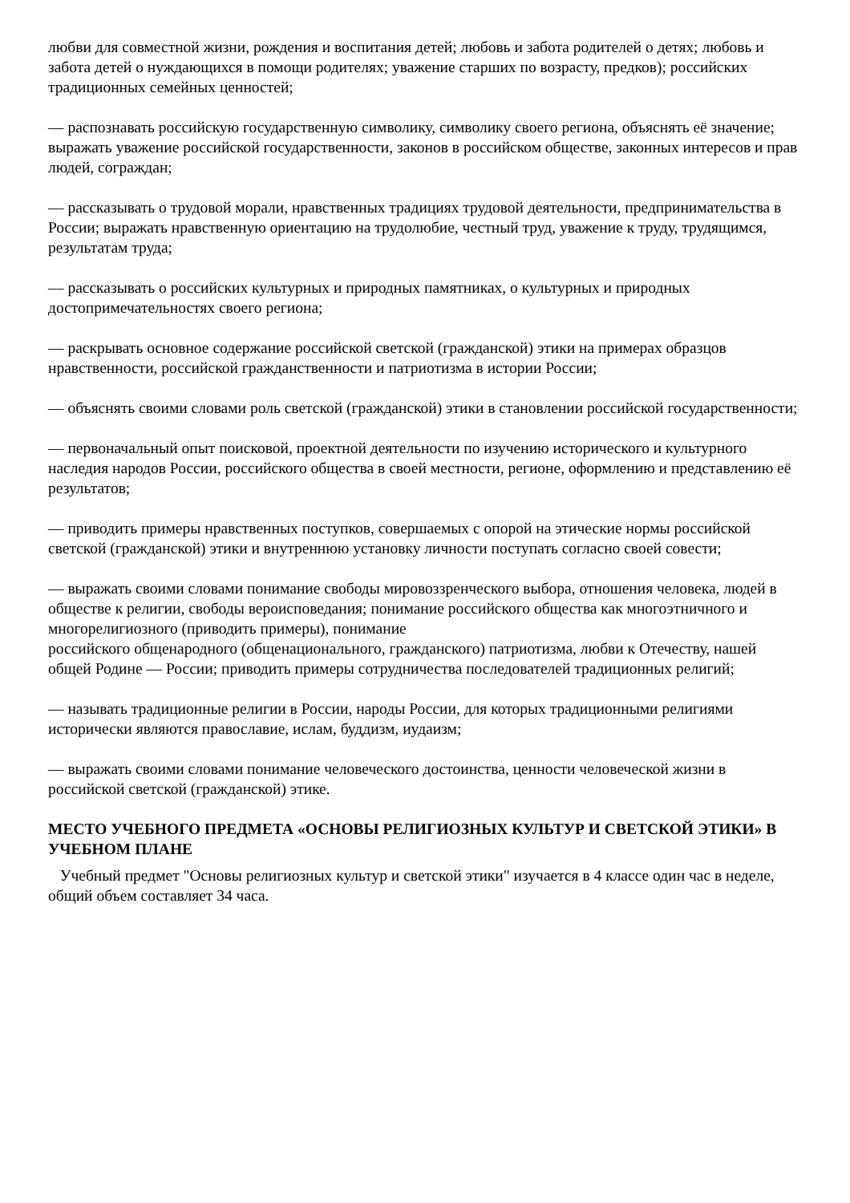любви для совместной жизни, рождения и воспитания детей; любовь и забота родителей о детях; любовь и забота детей о нуждающихся в помощи родителях; уважение старших по возрасту, предков); российских традиционных семейных ценностей;
— распознавать российскую государственную символику, символику своего региона, объяснять её значение; выражать уважение российской государственности, законов в российском обществе, законных интересов и прав людей, сограждан;
— рассказывать о трудовой морали, нравственных традициях трудовой деятельности, предпринимательства в России; выражать нравственную ориентацию на трудолюбие, честный труд, уважение к труду, трудящимся, результатам труда;
— рассказывать о российских культурных и природных памятниках, о культурных и природных достопримечательностях своего региона;
— раскрывать основное содержание российской светской (гражданской) этики на примерах образцов нравственности, российской гражданственности и патриотизма в истории России;
— объяснять своими словами роль светской (гражданской) этики в становлении российской государственности;
— первоначальный опыт поисковой, проектной деятельности по изучению исторического и культурного наследия народов России, российского общества в своей местности, регионе, оформлению и представлению её результатов;
— приводить примеры нравственных поступков, совершаемых с опорой на этические нормы российской светской (гражданской) этики и внутреннюю установку личности поступать согласно своей совести;
— выражать своими словами понимание свободы мировоззренческого выбора, отношения человека, людей в обществе к религии, свободы вероисповедания; понимание российского общества как многоэтничного и многорелигиозного (приводить примеры), понимание
российского общенародного (общенационального, гражданского) патриотизма, любви к Отечеству, нашей общей Родине — России; приводить примеры сотрудничества последователей традиционных религий;
— называть традиционные религии в России, народы России, для которых традиционными религиями исторически являются православие, ислам, буддизм, иудаизм;
— выражать своими словами понимание человеческого достоинства, ценности человеческой жизни в российской светской (гражданской) этике.
МЕСТО УЧЕБНОГО ПРЕДМЕТА «ОСНОВЫ РЕЛИГИОЗНЫХ КУЛЬТУР И СВЕТСКОЙ ЭТИКИ» В УЧЕБНОМ ПЛАНЕ
Учебный предмет "Основы религиозных культур и светской этики" изучается в 4 классе один час в неделе, общий объем составляет 34 часа.